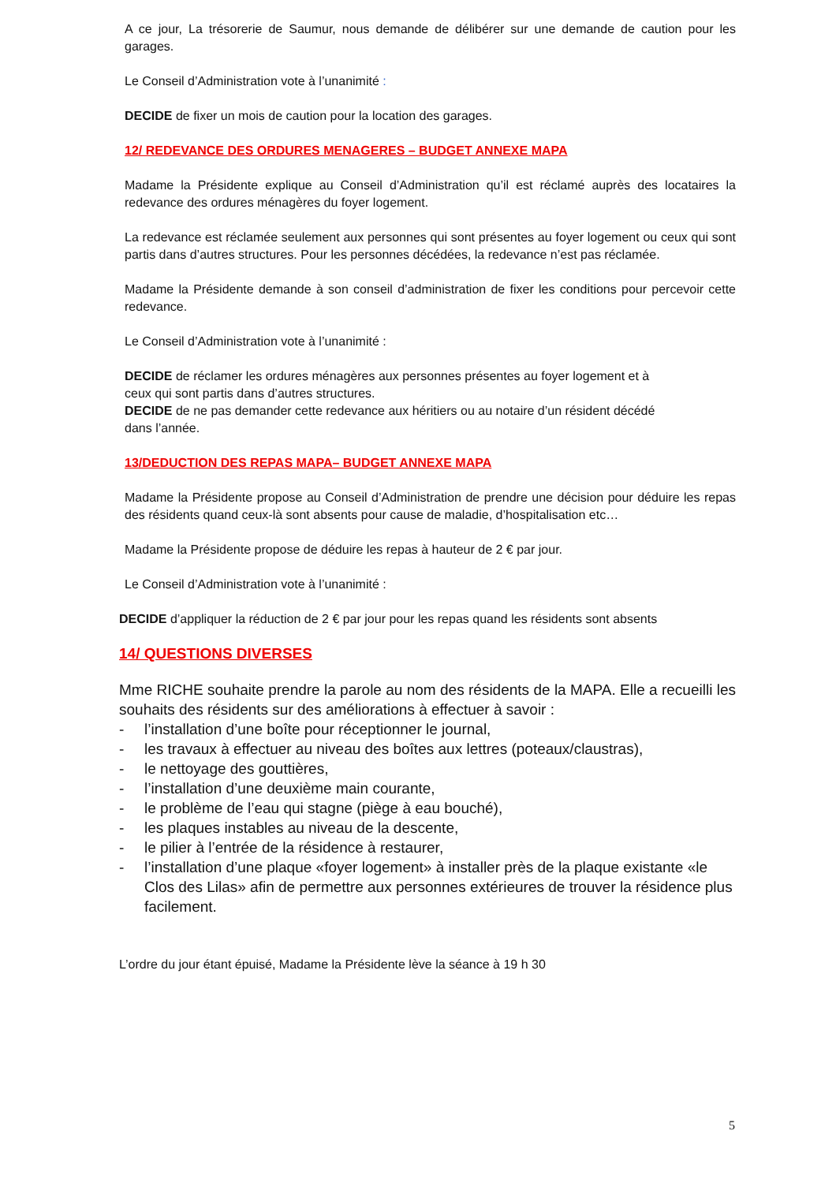A ce jour, La trésorerie de Saumur, nous demande de délibérer sur une demande de caution pour les garages.
Le Conseil d’Administration vote à l’unanimité :
DECIDE de fixer un mois de caution pour la location des garages.
12/ REDEVANCE DES ORDURES MENAGERES – BUDGET ANNEXE MAPA
Madame la Présidente explique au Conseil d’Administration qu’il est réclamé auprès des locataires la redevance des ordures ménagères du foyer logement.
La redevance est réclamée seulement aux personnes qui sont présentes au foyer logement ou ceux qui sont partis dans d’autres structures. Pour les personnes décédées, la redevance n’est pas réclamée.
Madame la Présidente demande à son conseil d’administration de fixer les conditions pour percevoir cette redevance.
Le Conseil d’Administration vote à l’unanimité :
DECIDE de réclamer les ordures ménagères aux personnes présentes au foyer logement et à ceux qui sont partis dans d’autres structures.
DECIDE de ne pas demander cette redevance aux héritiers ou au notaire d’un résident décédé dans l’année.
13/DEDUCTION DES REPAS MAPA– BUDGET ANNEXE MAPA
Madame la Présidente propose au Conseil d’Administration de prendre une décision pour déduire les repas des résidents quand ceux-là sont absents pour cause de maladie, d’hospitalisation etc…
Madame la Présidente propose de déduire les repas à hauteur de 2 € par jour.
Le Conseil d’Administration vote à l’unanimité :
DECIDE d’appliquer la réduction de 2 € par jour pour les repas quand les résidents sont absents
14/ QUESTIONS DIVERSES
Mme RICHE souhaite prendre la parole au nom des résidents de la MAPA. Elle a recueilli les souhaits des résidents sur des améliorations à effectuer à savoir :
- l’installation d’une boîte pour réceptionner le journal,
- les travaux à effectuer au niveau des boîtes aux lettres (poteaux/claustras),
- le nettoyage des gouttières,
- l’installation d’une deuxième main courante,
- le problème de l’eau qui stagne (piège à eau bouché),
- les plaques instables au niveau de la descente,
- le pilier à l’entrée de la résidence à restaurer,
- l’installation d’une plaque «foyer logement» à installer près de la plaque existante «le Clos des Lilas» afin de permettre aux personnes extérieures de trouver la résidence plus facilement.
L’ordre du jour étant épuisé, Madame la Présidente lève la séance à 19 h 30
5